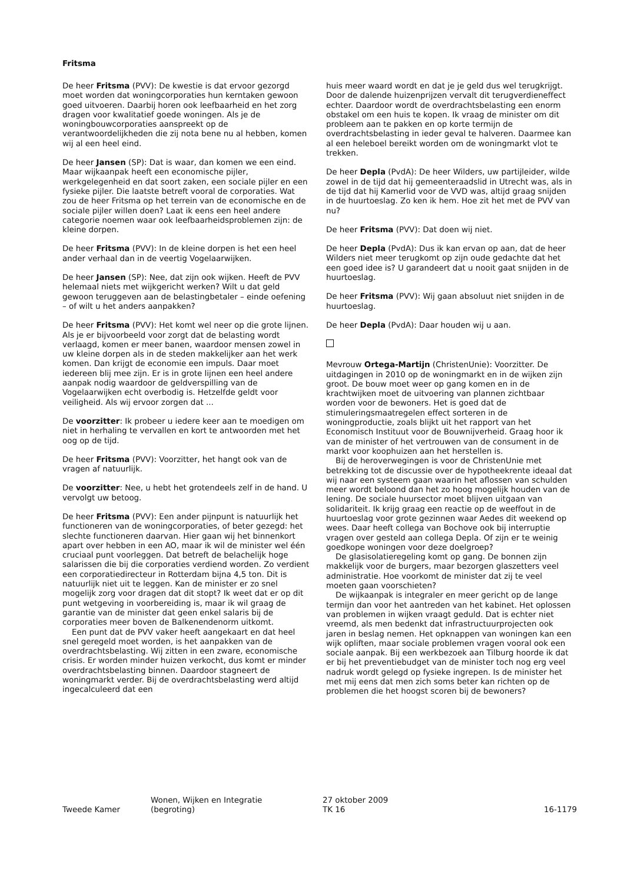Fritsma
De heer Fritsma (PVV): De kwestie is dat ervoor gezorgd moet worden dat woningcorporaties hun kerntaken gewoon goed uitvoeren. Daarbij horen ook leefbaarheid en het zorg dragen voor kwalitatief goede woningen. Als je de woningbouwcorporaties aanspreekt op de verantwoordelijkheden die zij nota bene nu al hebben, komen wij al een heel eind.
De heer Jansen (SP): Dat is waar, dan komen we een eind. Maar wijkaanpak heeft een economische pijler, werkgelegenheid en dat soort zaken, een sociale pijler en een fysieke pijler. Die laatste betreft vooral de corporaties. Wat zou de heer Fritsma op het terrein van de economische en de sociale pijler willen doen? Laat ik eens een heel andere categorie noemen waar ook leefbaarheidsproblemen zijn: de kleine dorpen.
De heer Fritsma (PVV): In de kleine dorpen is het een heel ander verhaal dan in de veertig Vogelaarwijken.
De heer Jansen (SP): Nee, dat zijn ook wijken. Heeft de PVV helemaal niets met wijkgericht werken? Wilt u dat geld gewoon teruggeven aan de belastingbetaler – einde oefening – of wilt u het anders aanpakken?
De heer Fritsma (PVV): Het komt wel neer op die grote lijnen. Als je er bijvoorbeeld voor zorgt dat de belasting wordt verlaagd, komen er meer banen, waardoor mensen zowel in uw kleine dorpen als in de steden makkelijker aan het werk komen. Dan krijgt de economie een impuls. Daar moet iedereen blij mee zijn. Er is in grote lijnen een heel andere aanpak nodig waardoor de geldverspilling van de Vogelaarwijken echt overbodig is. Hetzelfde geldt voor veiligheid. Als wij ervoor zorgen dat ...
De voorzitter: Ik probeer u iedere keer aan te moedigen om niet in herhaling te vervallen en kort te antwoorden met het oog op de tijd.
De heer Fritsma (PVV): Voorzitter, het hangt ook van de vragen af natuurlijk.
De voorzitter: Nee, u hebt het grotendeels zelf in de hand. U vervolgt uw betoog.
De heer Fritsma (PVV): Een ander pijnpunt is natuurlijk het functioneren van de woningcorporaties, of beter gezegd: het slechte functioneren daarvan. Hier gaan wij het binnenkort apart over hebben in een AO, maar ik wil de minister wel één cruciaal punt voorleggen. Dat betreft de belachelijk hoge salarissen die bij die corporaties verdiend worden. Zo verdient een corporatiedirecteur in Rotterdam bijna 4,5 ton. Dit is natuurlijk niet uit te leggen. Kan de minister er zo snel mogelijk zorg voor dragen dat dit stopt? Ik weet dat er op dit punt wetgeving in voorbereiding is, maar ik wil graag de garantie van de minister dat geen enkel salaris bij de corporaties meer boven de Balkenendenorm uitkomt.
Een punt dat de PVV vaker heeft aangekaart en dat heel snel geregeld moet worden, is het aanpakken van de overdrachtsbelasting. Wij zitten in een zware, economische crisis. Er worden minder huizen verkocht, dus komt er minder overdrachtsbelasting binnen. Daardoor stagneert de woningmarkt verder. Bij de overdrachtsbelasting werd altijd ingecalculeerd dat een
huis meer waard wordt en dat je je geld dus wel terugkrijgt. Door de dalende huizenprijzen vervalt dit terugverdieneffect echter. Daardoor wordt de overdrachtsbelasting een enorm obstakel om een huis te kopen. Ik vraag de minister om dit probleem aan te pakken en op korte termijn de overdrachtsbelasting in ieder geval te halveren. Daarmee kan al een heleboel bereikt worden om de woningmarkt vlot te trekken.
De heer Depla (PvdA): De heer Wilders, uw partijleider, wilde zowel in de tijd dat hij gemeenteraadslid in Utrecht was, als in de tijd dat hij Kamerlid voor de VVD was, altijd graag snijden in de huurtoeslag. Zo ken ik hem. Hoe zit het met de PVV van nu?
De heer Fritsma (PVV): Dat doen wij niet.
De heer Depla (PvdA): Dus ik kan ervan op aan, dat de heer Wilders niet meer terugkomt op zijn oude gedachte dat het een goed idee is? U garandeert dat u nooit gaat snijden in de huurtoeslag.
De heer Fritsma (PVV): Wij gaan absoluut niet snijden in de huurtoeslag.
De heer Depla (PvdA): Daar houden wij u aan.
Mevrouw Ortega-Martijn (ChristenUnie): Voorzitter. De uitdagingen in 2010 op de woningmarkt en in de wijken zijn groot. De bouw moet weer op gang komen en in de krachtwijken moet de uitvoering van plannen zichtbaar worden voor de bewoners. Het is goed dat de stimuleringsmaatregelen effect sorteren in de woningproductie, zoals blijkt uit het rapport van het Economisch Instituut voor de Bouwnijverheid. Graag hoor ik van de minister of het vertrouwen van de consument in de markt voor koophuizen aan het herstellen is.
Bij de heroverwegingen is voor de ChristenUnie met betrekking tot de discussie over de hypotheekrente ideaal dat wij naar een systeem gaan waarin het aflossen van schulden meer wordt beloond dan het zo hoog mogelijk houden van de lening. De sociale huursector moet blijven uitgaan van solidariteit. Ik krijg graag een reactie op de weeffout in de huurtoeslag voor grote gezinnen waar Aedes dit weekend op wees. Daar heeft collega van Bochove ook bij interruptie vragen over gesteld aan collega Depla. Of zijn er te weinig goedkope woningen voor deze doelgroep?
De glasisolatieregeling komt op gang. De bonnen zijn makkelijk voor de burgers, maar bezorgen glaszetters veel administratie. Hoe voorkomt de minister dat zij te veel moeten gaan voorschieten?
De wijkaanpak is integraler en meer gericht op de lange termijn dan voor het aantreden van het kabinet. Het oplossen van problemen in wijken vraagt geduld. Dat is echter niet vreemd, als men bedenkt dat infrastructuurprojecten ook jaren in beslag nemen. Het opknappen van woningen kan een wijk opliften, maar sociale problemen vragen vooral ook een sociale aanpak. Bij een werkbezoek aan Tilburg hoorde ik dat er bij het preventiebudget van de minister toch nog erg veel nadruk wordt gelegd op fysieke ingrepen. Is de minister het met mij eens dat men zich soms beter kan richten op de problemen die het hoogst scoren bij de bewoners?
Tweede Kamer Wonen, Wijken en Integratie
(begroting)
27 oktober 2009
TK 16
16-1179